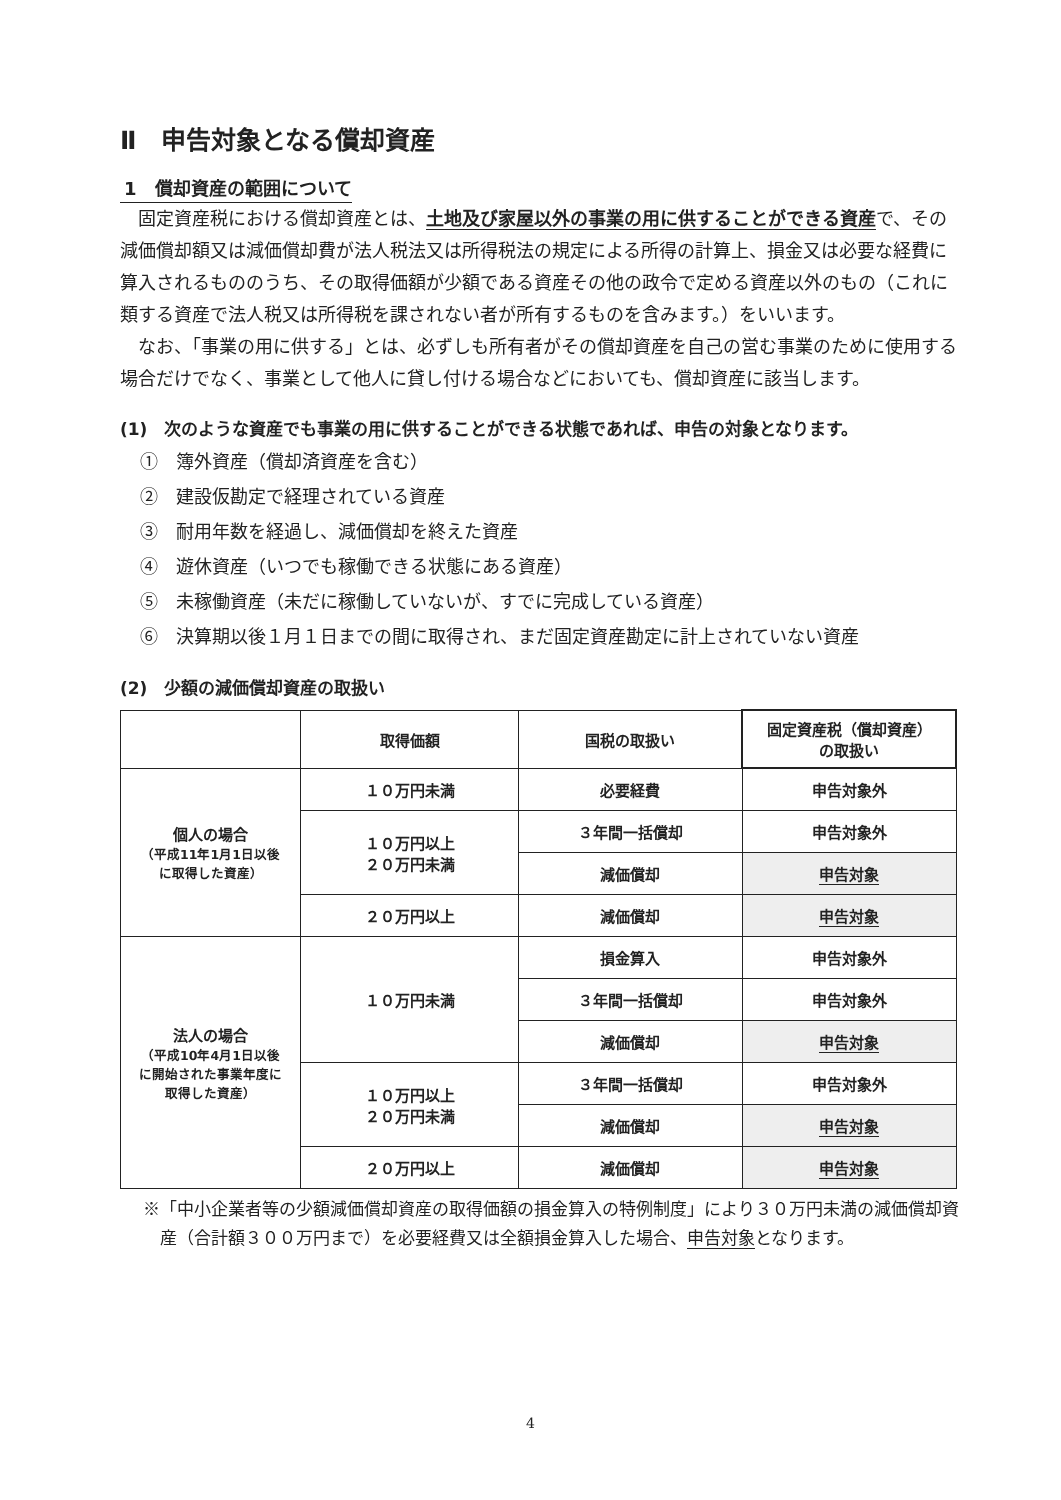Ⅱ　申告対象となる償却資産
1　償却資産の範囲について
固定資産税における償却資産とは、土地及び家屋以外の事業の用に供することができる資産で、その減価償却額又は減価償却費が法人税法又は所得税法の規定による所得の計算上、損金又は必要な経費に算入されるもののうち、その取得価額が少額である資産その他の政令で定める資産以外のもの（これに類する資産で法人税又は所得税を課されない者が所有するものを含みます。）をいいます。
なお、「事業の用に供する」とは、必ずしも所有者がその償却資産を自己の営む事業のために使用する場合だけでなく、事業として他人に貸し付ける場合などにおいても、償却資産に該当します。
(1)　次のような資産でも事業の用に供することができる状態であれば、申告の対象となります。
①　簿外資産（償却済資産を含む）
②　建設仮勘定で経理されている資産
③　耐用年数を経過し、減価償却を終えた資産
④　遊休資産（いつでも稼働できる状態にある資産）
⑤　未稼働資産（未だに稼働していないが、すでに完成している資産）
⑥　決算期以後１月１日までの間に取得され、まだ固定資産勘定に計上されていない資産
(2)　少額の減価償却資産の取扱い
| | 取得価額 | 国税の取扱い | 固定資産税（償却資産） の取扱い |
| 個人の場合 （平成11年1月1日以後 に取得した資産） | １０万円未満 | 必要経費 | 申告対象外 |
| | １０万円以上 ２０万円未満 | ３年間一括償却 | 申告対象外 |
| | | 減価償却 | 申告対象 |
| | ２０万円以上 | 減価償却 | 申告対象 |
| 法人の場合 （平成10年4月1日以後 に開始された事業年度に 取得した資産） | １０万円未満 | 損金算入 | 申告対象外 |
| | | ３年間一括償却 | 申告対象外 |
| | | 減価償却 | 申告対象 |
| | １０万円以上 ２０万円未満 | ３年間一括償却 | 申告対象外 |
| | | 減価償却 | 申告対象 |
| | ２０万円以上 | 減価償却 | 申告対象 |
※「中小企業者等の少額減価償却資産の取得価額の損金算入の特例制度」により３０万円未満の減価償却資産（合計額３００万円まで）を必要経費又は全額損金算入した場合、申告対象となります。
4